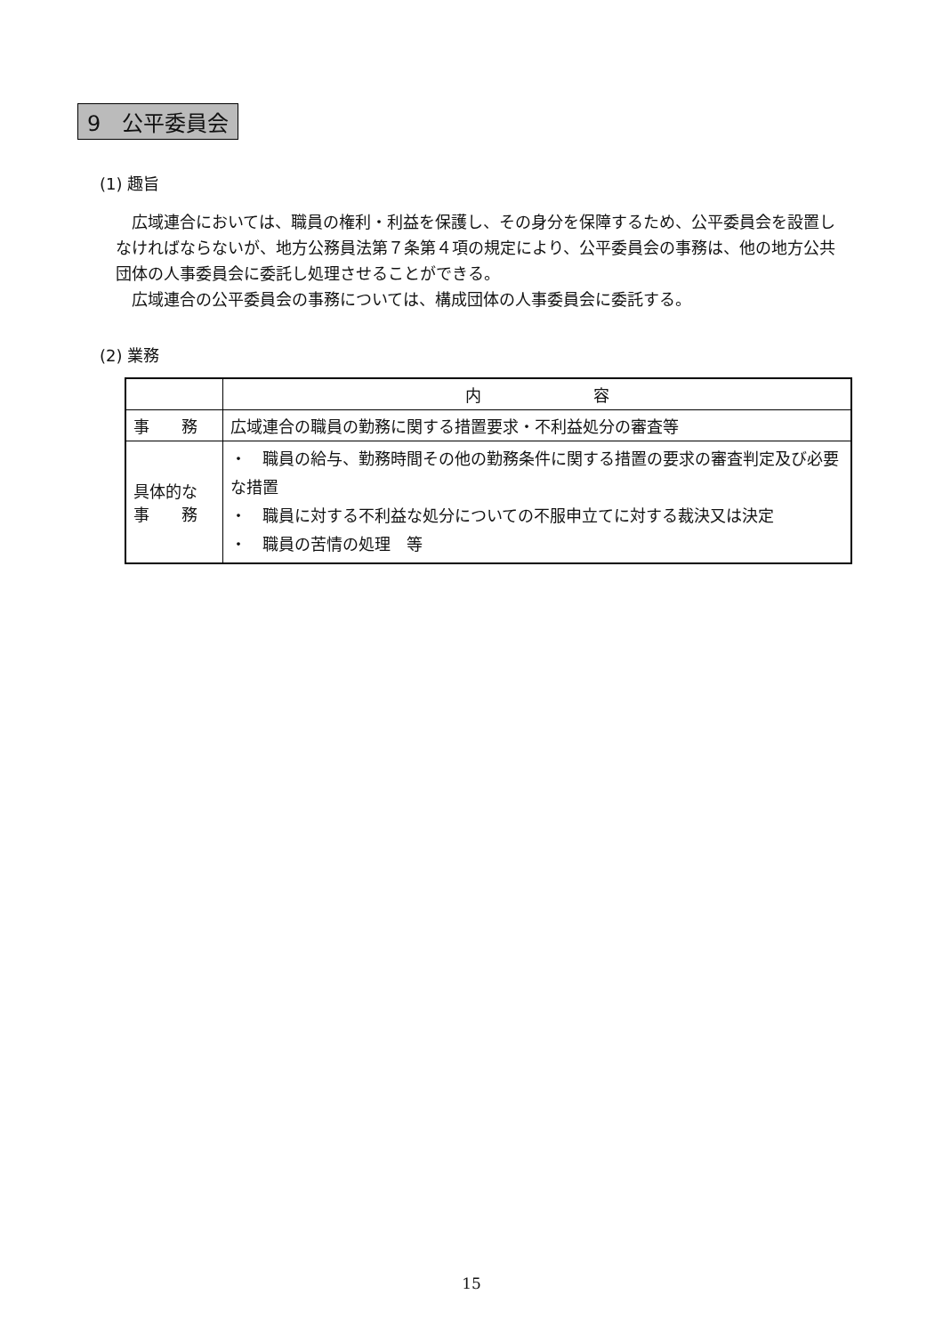9　公平委員会
(1) 趣旨
　広域連合においては、職員の権利・利益を保護し、その身分を保障するため、公平委員会を設置しなければならないが、地方公務員法第７条第４項の規定により、公平委員会の事務は、他の地方公共団体の人事委員会に委託し処理させることができる。
　広域連合の公平委員会の事務については、構成団体の人事委員会に委託する。
(2) 業務
| | 内 容 |
| --- | --- |
| 事 務 | 広域連合の職員の勤務に関する措置要求・不利益処分の審査等 |
| 具体的な 事 務 | ・ 職員の給与、勤務時間その他の勤務条件に関する措置の要求の審査判定及び必要な措置 ・ 職員に対する不利益な処分についての不服申立てに対する裁決又は決定 ・ 職員の苦情の処理 等 |
15